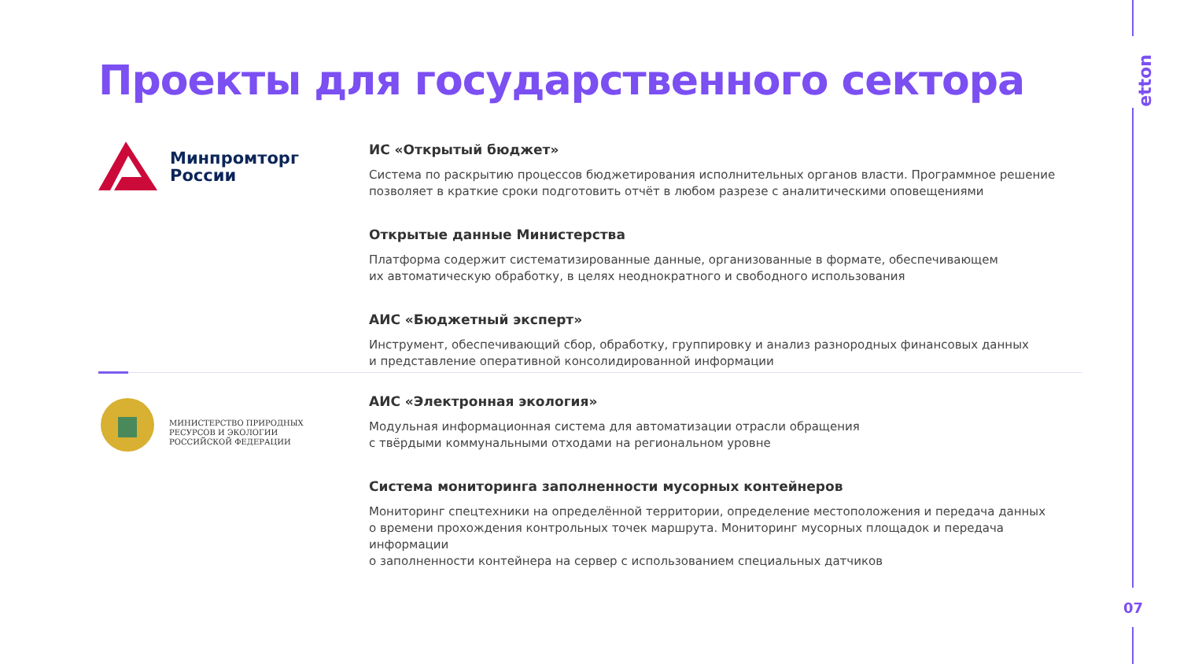Проекты для государственного сектора
etton
07
Минпромторг
России
ИС «Открытый бюджет»
Система по раскрытию процессов бюджетирования исполнительных органов власти. Программное решение позволяет в краткие сроки подготовить отчёт в любом разрезе с аналитическими оповещениями
Открытые данные Министерства
Платформа содержит систематизированные данные, организованные в формате, обеспечивающем
их автоматическую обработку, в целях неоднократного и свободного использования
АИС «Бюджетный эксперт»
Инструмент, обеспечивающий сбор, обработку, группировку и анализ разнородных финансовых данных
и представление оперативной консолидированной информации
МИНИСТЕРСТВО ПРИРОДНЫХ
РЕСУРСОВ И ЭКОЛОГИИ
РОССИЙСКОЙ ФЕДЕРАЦИИ
АИС «Электронная экология»
Модульная информационная система для автоматизации отрасли обращения
с твёрдыми коммунальными отходами на региональном уровне
Система мониторинга заполненности мусорных контейнеров
Мониторинг спецтехники на определённой территории, определение местоположения и передача данных
о времени прохождения контрольных точек маршрута. Мониторинг мусорных площадок и передача информации
о заполненности контейнера на сервер с использованием специальных датчиков